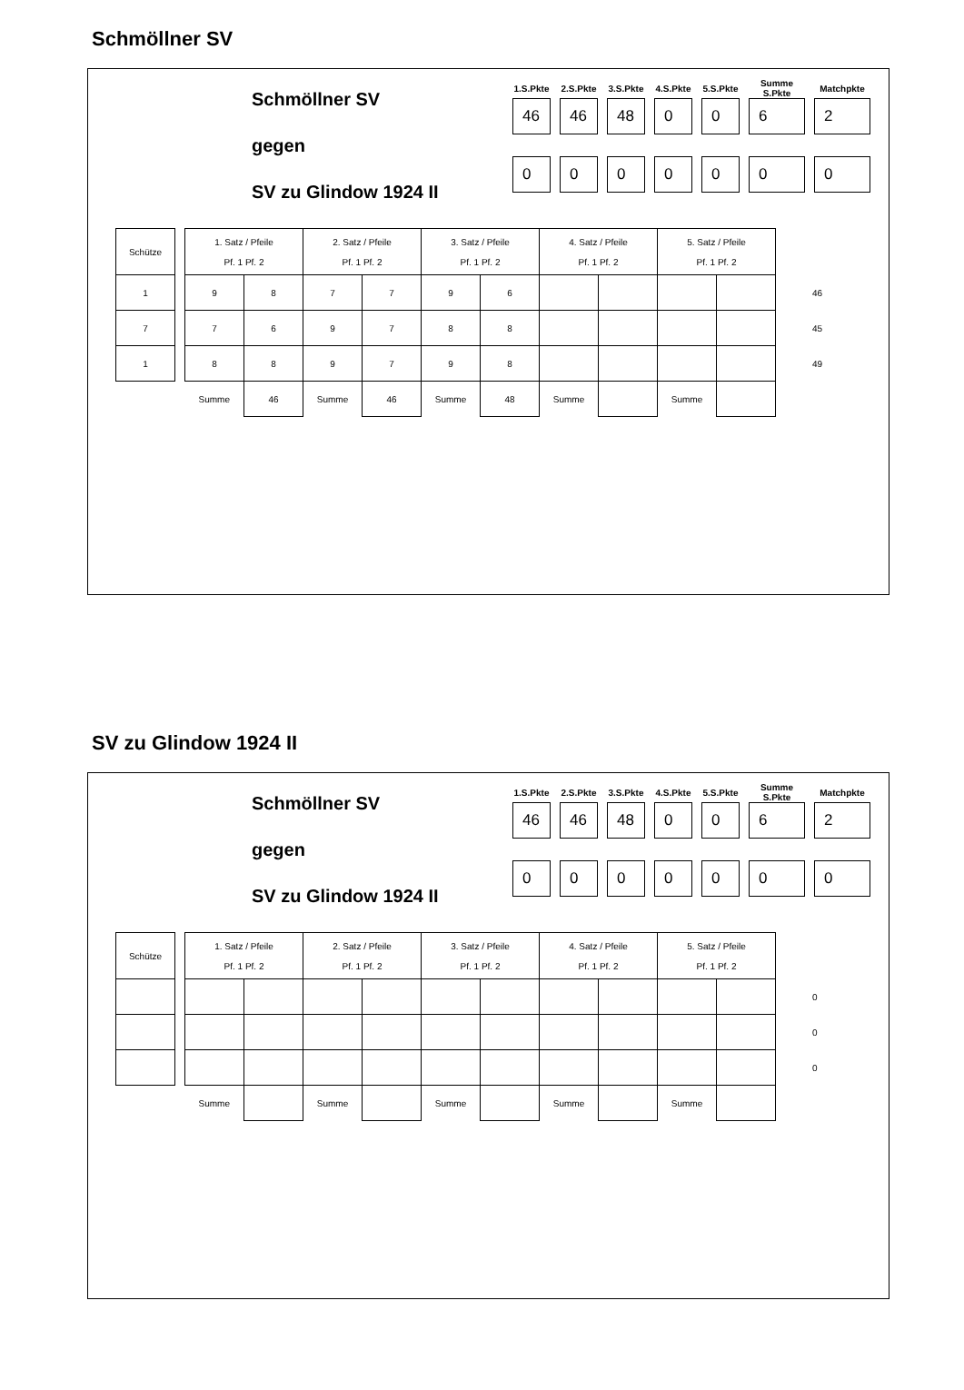Schmöllner SV
Schmöllner SV
gegen
SV zu Glindow 1924 II
| 1.S.Pkte | 2.S.Pkte | 3.S.Pkte | 4.S.Pkte | 5.S.Pkte | Summe S.Pkte | Matchpkte |
| --- | --- | --- | --- | --- | --- | --- |
| 46 | 46 | 48 | 0 | 0 | 6 | 2 |
| 0 | 0 | 0 | 0 | 0 | 0 | 0 |
| Schütze | | 1. Satz / Pfeile Pf. 1 Pf. 2 | | 2. Satz / Pfeile Pf. 1 Pf. 2 | | 3. Satz / Pfeile Pf. 1 Pf. 2 | | 4. Satz / Pfeile Pf. 1 Pf. 2 | | 5. Satz / Pfeile Pf. 1 Pf. 2 | | |
| --- | --- | --- | --- | --- | --- | --- | --- | --- | --- | --- | --- | --- |
| 1 | | 9 | 8 | 7 | 7 | 9 | 6 | | | | | 46 |
| 7 | | 7 | 6 | 9 | 7 | 8 | 8 | | | | | 45 |
| 1 | | 8 | 8 | 9 | 7 | 9 | 8 | | | | | 49 |
| | | Summe | 46 | Summe | 46 | Summe | 48 | Summe | | Summe | | |
SV zu Glindow 1924 II
Schmöllner SV
gegen
SV zu Glindow 1924 II
| 1.S.Pkte | 2.S.Pkte | 3.S.Pkte | 4.S.Pkte | 5.S.Pkte | Summe S.Pkte | Matchpkte |
| --- | --- | --- | --- | --- | --- | --- |
| 46 | 46 | 48 | 0 | 0 | 6 | 2 |
| 0 | 0 | 0 | 0 | 0 | 0 | 0 |
| Schütze | | 1. Satz / Pfeile Pf. 1 Pf. 2 | | 2. Satz / Pfeile Pf. 1 Pf. 2 | | 3. Satz / Pfeile Pf. 1 Pf. 2 | | 4. Satz / Pfeile Pf. 1 Pf. 2 | | 5. Satz / Pfeile Pf. 1 Pf. 2 | | |
| --- | --- | --- | --- | --- | --- | --- | --- | --- | --- | --- | --- | --- |
| | | | | | | | | | | | | 0 |
| | | | | | | | | | | | | 0 |
| | | | | | | | | | | | | 0 |
| | | Summe | | Summe | | Summe | | Summe | | Summe | | |